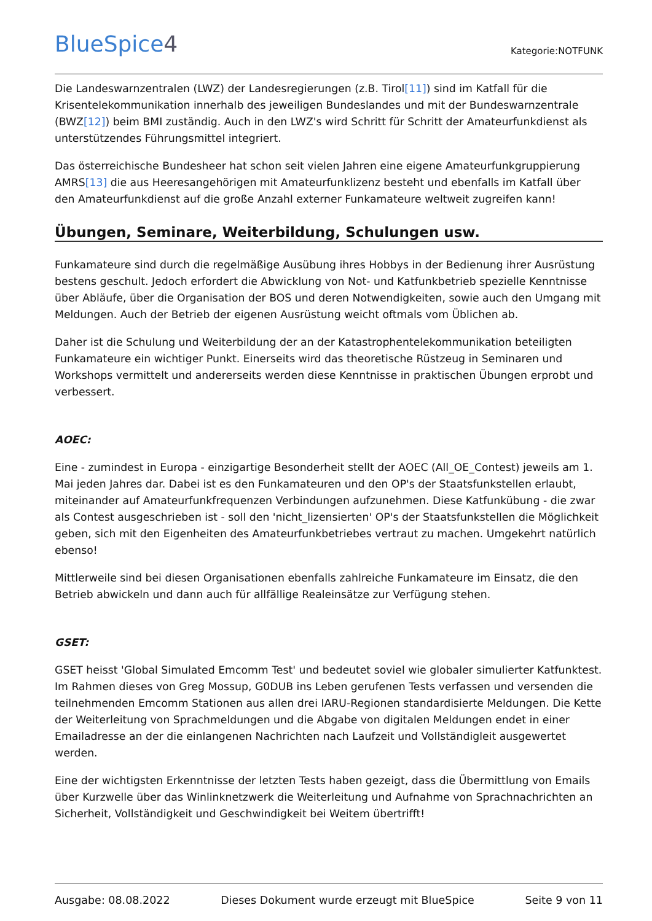BlueSpice4
Kategorie:NOTFUNK
Die Landeswarnzentralen (LWZ) der Landesregierungen (z.B. Tirol[11]) sind im Katfall für die Krisentelekommunikation innerhalb des jeweiligen Bundeslandes und mit der Bundeswarnzentrale (BWZ[12]) beim BMI zuständig. Auch in den LWZ's wird Schritt für Schritt der Amateurfunkdienst als unterstützendes Führungsmittel integriert.
Das österreichische Bundesheer hat schon seit vielen Jahren eine eigene Amateurfunkgruppierung AMRS[13] die aus Heeresangehörigen mit Amateurfunklizenz besteht und ebenfalls im Katfall über den Amateurfunkdienst auf die große Anzahl externer Funkamateure weltweit zugreifen kann!
Übungen, Seminare, Weiterbildung, Schulungen usw.
Funkamateure sind durch die regelmäßige Ausübung ihres Hobbys in der Bedienung ihrer Ausrüstung bestens geschult. Jedoch erfordert die Abwicklung von Not- und Katfunkbetrieb spezielle Kenntnisse über Abläufe, über die Organisation der BOS und deren Notwendigkeiten, sowie auch den Umgang mit Meldungen. Auch der Betrieb der eigenen Ausrüstung weicht oftmals vom Üblichen ab.
Daher ist die Schulung und Weiterbildung der an der Katastrophentelekommunikation beteiligten Funkamateure ein wichtiger Punkt. Einerseits wird das theoretische Rüstzeug in Seminaren und Workshops vermittelt und andererseits werden diese Kenntnisse in praktischen Übungen erprobt und verbessert.
AOEC:
Eine - zumindest in Europa - einzigartige Besonderheit stellt der AOEC (All_OE_Contest) jeweils am 1. Mai jeden Jahres dar. Dabei ist es den Funkamateuren und den OP's der Staatsfunkstellen erlaubt, miteinander auf Amateurfunkfrequenzen Verbindungen aufzunehmen. Diese Katfunkübung - die zwar als Contest ausgeschrieben ist - soll den 'nicht_lizensierten' OP's der Staatsfunkstellen die Möglichkeit geben, sich mit den Eigenheiten des Amateurfunkbetriebes vertraut zu machen. Umgekehrt natürlich ebenso!
Mittlerweile sind bei diesen Organisationen ebenfalls zahlreiche Funkamateure im Einsatz, die den Betrieb abwickeln und dann auch für allfällige Realeinsätze zur Verfügung stehen.
GSET:
GSET heisst 'Global Simulated Emcomm Test' und bedeutet soviel wie globaler simulierter Katfunktest. Im Rahmen dieses von Greg Mossup, G0DUB ins Leben gerufenen Tests verfassen und versenden die teilnehmenden Emcomm Stationen aus allen drei IARU-Regionen standardisierte Meldungen. Die Kette der Weiterleitung von Sprachmeldungen und die Abgabe von digitalen Meldungen endet in einer Emailadresse an der die einlangenen Nachrichten nach Laufzeit und Vollständigleit ausgewertet werden.
Eine der wichtigsten Erkenntnisse der letzten Tests haben gezeigt, dass die Übermittlung von Emails über Kurzwelle über das Winlinknetzwerk die Weiterleitung und Aufnahme von Sprachnachrichten an Sicherheit, Vollständigkeit und Geschwindigkeit bei Weitem übertrifft!
Ausgabe: 08.08.2022 Dieses Dokument wurde erzeugt mit BlueSpice Seite 9 von 11